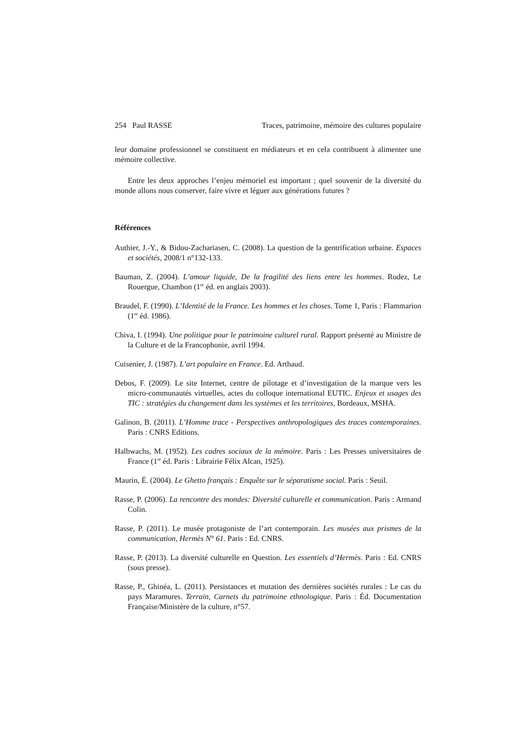254 Paul RASSE Traces, patrimoine, mémoire des cultures populaire
leur domaine professionnel se constituent en médiateurs et en cela contribuent à alimenter une mémoire collective.
Entre les deux approches l’enjeu mémoriel est important ; quel souvenir de la diversité du monde allons nous conserver, faire vivre et léguer aux générations futures ?
Références
Authier, J.-Y., & Bidou-Zachariasen, C. (2008). La question de la gentrification urbaine. Espaces et sociétés, 2008/1 n°132-133.
Bauman, Z. (2004). L’amour liquide, De la fragilité des liens entre les hommes. Rodez, Le Rouergue, Chambon (1<sup>re</sup> éd. en anglais 2003).
Braudel, F. (1990). L’Identité de la France. Les hommes et les choses. Tome 1, Paris : Flammarion (1<sup>re</sup> éd. 1986).
Chiva, I. (1994). Une politique pour le patrimoine culturel rural. Rapport présenté au Ministre de la Culture et de la Francophonie, avril 1994.
Cuisenier, J. (1987). L’art populaire en France. Ed. Arthaud.
Debos, F. (2009). Le site Internet, centre de pilotage et d’investigation de la marque vers les micro-communautés virtuelles, actes du colloque international EUTIC. Enjeux et usages des TIC : stratégies du changement dans les systèmes et les territoires, Bordeaux, MSHA.
Galinon, B. (2011). L’Homme trace - Perspectives anthropologiques des traces contemporaines. Paris : CNRS Editions.
Halbwachs, M. (1952). Les cadres sociaux de la mémoire. Paris : Les Presses universitaires de France (1<sup>re</sup> éd. Paris : Librairie Félix Alcan, 1925).
Maurin, É. (2004). Le Ghetto français : Enquête sur le séparatisme social. Paris : Seuil.
Rasse, P. (2006). La rencontre des mondes: Diversité culturelle et communication. Paris : Armand Colin.
Rasse, P. (2011). Le musée protagoniste de l’art contemporain. Les musées aux prismes de la communication, Hermès N° 61. Paris : Ed. CNRS.
Rasse, P. (2013). La diversité culturelle en Question. Les essentiels d’Hermès. Paris : Ed. CNRS (sous presse).
Rasse, P., Ghinéa, L. (2011). Persistances et mutation des dernières sociétés rurales : Le cas du pays Maramures. Terrain, Carnets du patrimoine ethnologique. Paris : Éd. Documentation Française/Ministère de la culture, n°57.